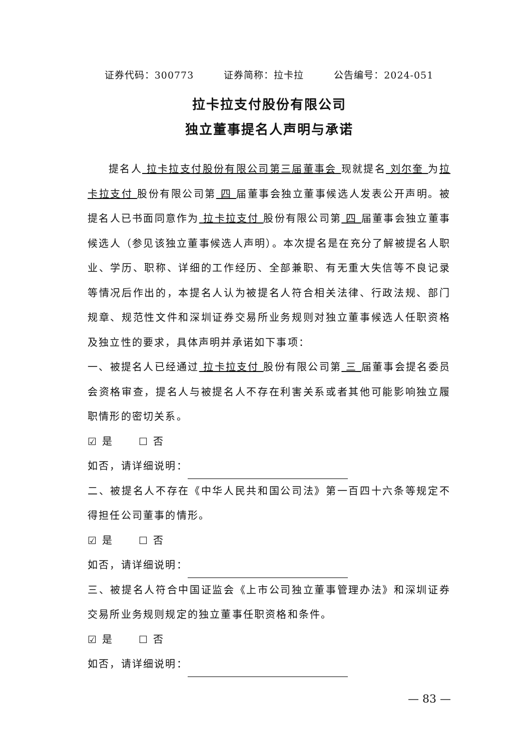证券代码：300773 证券简称：拉卡拉 公告编号：2024-051
拉卡拉支付股份有限公司
独立董事提名人声明与承诺
提名人 拉卡拉支付股份有限公司第三届董事会 现就提名 刘尔奎 为拉卡拉支付 股份有限公司第 四 届董事会独立董事候选人发表公开声明。被提名人已书面同意作为 拉卡拉支付 股份有限公司第 四 届董事会独立董事候选人（参见该独立董事候选人声明）。本次提名是在充分了解被提名人职业、学历、职称、详细的工作经历、全部兼职、有无重大失信等不良记录等情况后作出的，本提名人认为被提名人符合相关法律、行政法规、部门规章、规范性文件和深圳证券交易所业务规则对独立董事候选人任职资格及独立性的要求，具体声明并承诺如下事项：
一、被提名人已经通过 拉卡拉支付 股份有限公司第 三 届董事会提名委员会资格审查，提名人与被提名人不存在利害关系或者其他可能影响独立履职情形的密切关系。
☑ 是 ☐ 否
如否，请详细说明：
二、被提名人不存在《中华人民共和国公司法》第一百四十六条等规定不得担任公司董事的情形。
☑ 是 ☐ 否
如否，请详细说明：
三、被提名人符合中国证监会《上市公司独立董事管理办法》和深圳证券交易所业务规则规定的独立董事任职资格和条件。
☑ 是 ☐ 否
如否，请详细说明：
— 83 —